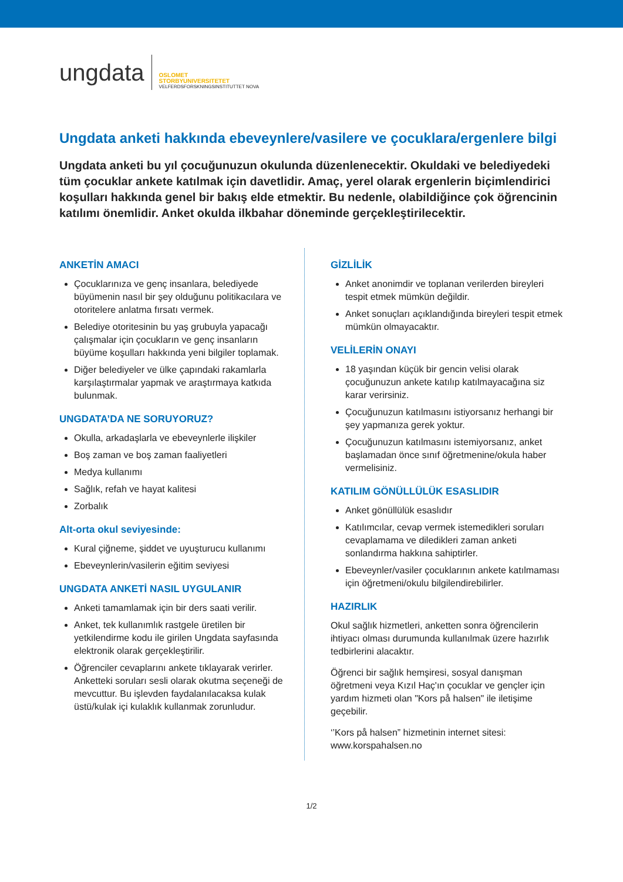ungdata
OSLOMET
STORBYUNIVERSITETET
VELFERDSFORSKNINGSINSTITUTTET NOVA
Ungdata anketi hakkında ebeveynlere/vasilere ve çocuklara/ergenlere bilgi
Ungdata anketi bu yıl çocuğunuzun okulunda düzenlenecektir. Okuldaki ve belediyedeki tüm çocuklar ankete katılmak için davetlidir. Amaç, yerel olarak ergenlerin biçimlendirici koşulları hakkında genel bir bakış elde etmektir. Bu nedenle, olabildiğince çok öğrencinin katılımı önemlidir. Anket okulda ilkbahar döneminde gerçekleştirilecektir.
ANKETİN AMACI
Çocuklarınıza ve genç insanlara, belediyede büyümenin nasıl bir şey olduğunu politikacılara ve otoritelere anlatma fırsatı vermek.
Belediye otoritesinin bu yaş grubuyla yapacağı çalışmalar için çocukların ve genç insanların büyüme koşulları hakkında yeni bilgiler toplamak.
Diğer belediyeler ve ülke çapındaki rakamlarla karşılaştırmalar yapmak ve araştırmaya katkıda bulunmak.
UNGDATA’DA NE SORUYORUZ?
Okulla, arkadaşlarla ve ebeveynlerle ilişkiler
Boş zaman ve boş zaman faaliyetleri
Medya kullanımı
Sağlık, refah ve hayat kalitesi
Zorbalık
Alt-orta okul seviyesinde:
Kural çiğneme, şiddet ve uyuşturucu kullanımı
Ebeveynlerin/vasilerin eğitim seviyesi
UNGDATA ANKETİ NASIL UYGULANIR
Anketi tamamlamak için bir ders saati verilir.
Anket, tek kullanımlık rastgele üretilen bir yetkilendirme kodu ile girilen Ungdata sayfasında elektronik olarak gerçekleştirilir.
Öğrenciler cevaplarını ankete tıklayarak verirler. Anketteki soruları sesli olarak okutma seçeneği de mevcuttur. Bu işlevden faydalanılacaksa kulak üstü/kulak içi kulaklık kullanmak zorunludur.
GİZLİLİK
Anket anonimdir ve toplanan verilerden bireyleri tespit etmek mümkün değildir.
Anket sonuçları açıklandığında bireyleri tespit etmek mümkün olmayacaktır.
VELİLERİN ONAYI
18 yaşından küçük bir gencin velisi olarak çocuğunuzun ankete katılıp katılmayacağına siz karar verirsiniz.
Çocuğunuzun katılmasını istiyorsanız herhangi bir şey yapmanıza gerek yoktur.
Çocuğunuzun katılmasını istemiyorsanız, anket başlamadan önce sınıf öğretmenine/okula haber vermelisiniz.
KATILIM GÖNÜLLÜLÜK ESASLIDIR
Anket gönüllülük esaslıdır
Katılımcılar, cevap vermek istemedikleri soruları cevaplamama ve diledikleri zaman anketi sonlandırma hakkına sahiptirler.
Ebeveynler/vasiler çocuklarının ankete katılmaması için öğretmeni/okulu bilgilendirebilirler.
HAZIRLIK
Okul sağlık hizmetleri, anketten sonra öğrencilerin ihtiyacı olması durumunda kullanılmak üzere hazırlık tedbirlerini alacaktır.
Öğrenci bir sağlık hemşiresi, sosyal danışman öğretmeni veya Kızıl Haç'ın çocuklar ve gençler için yardım hizmeti olan "Kors på halsen" ile iletişime geçebilir.
‘’Kors på halsen” hizmetinin internet sitesi: www.korspahalsen.no
1/2